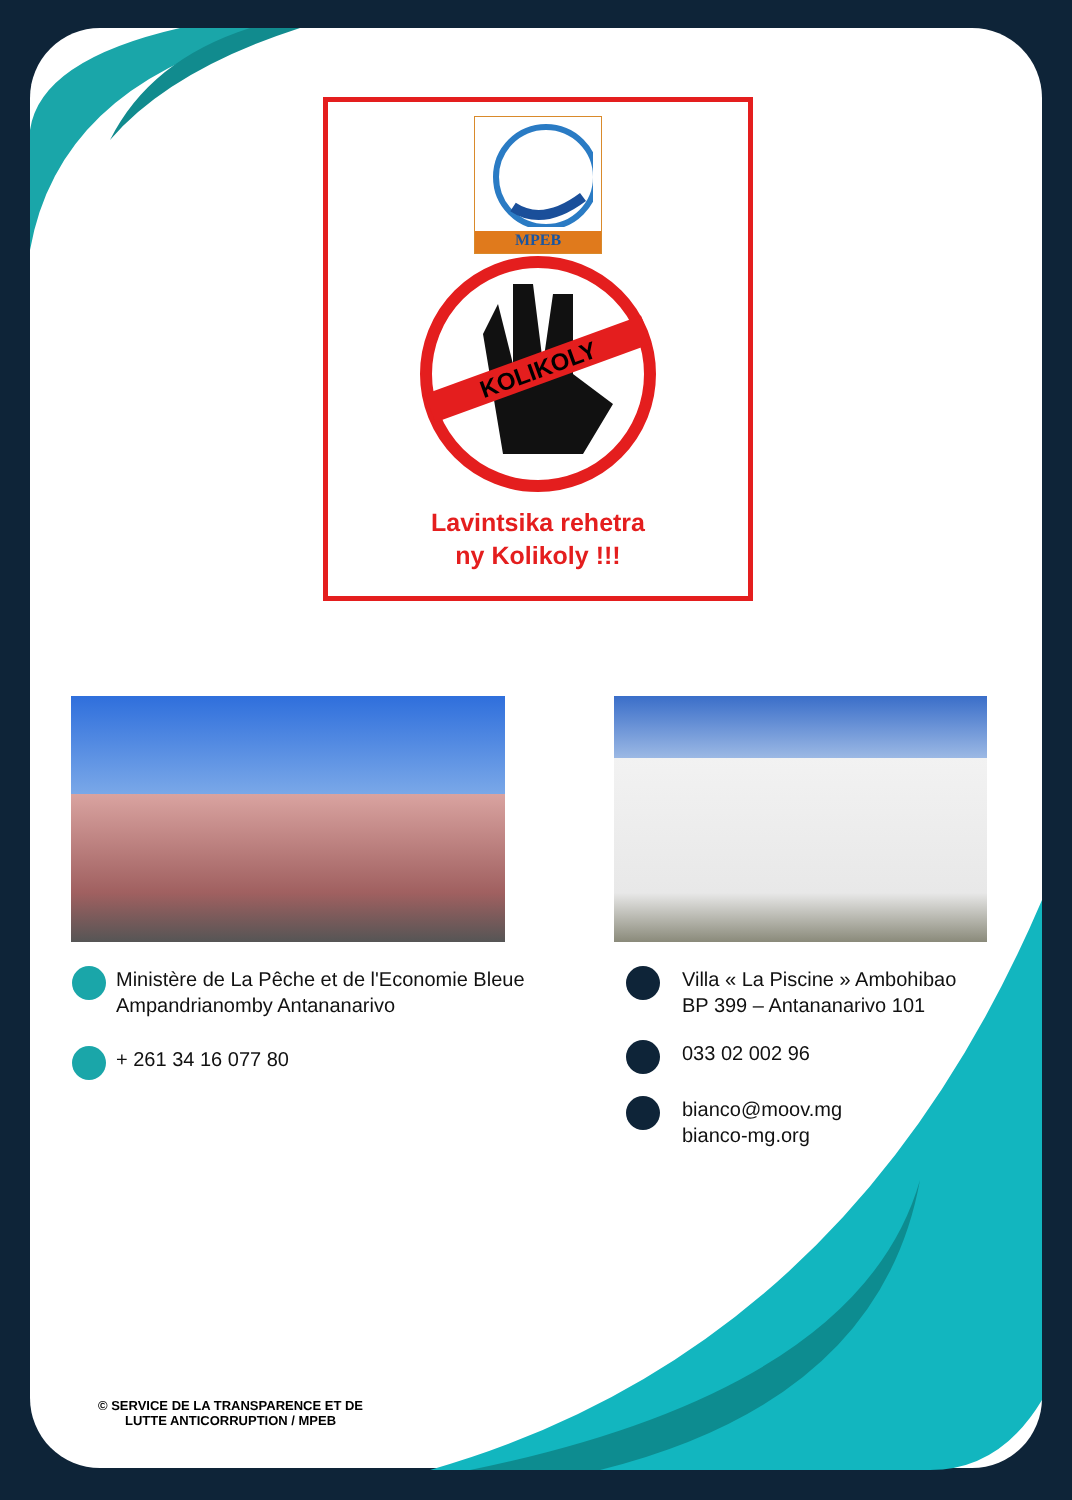MPEB
KOLIKOLY
Lavintsika rehetra
ny Kolikoly !!!
Ministère de La Pêche et de l'Economie Bleue
Ampandrianomby Antananarivo
+ 261 34 16 077 80
Villa « La Piscine » Ambohibao
BP 399 – Antananarivo 101
033 02 002 96
bianco@moov.mg
bianco-mg.org
© SERVICE DE LA TRANSPARENCE ET DE
LUTTE ANTICORRUPTION / MPEB